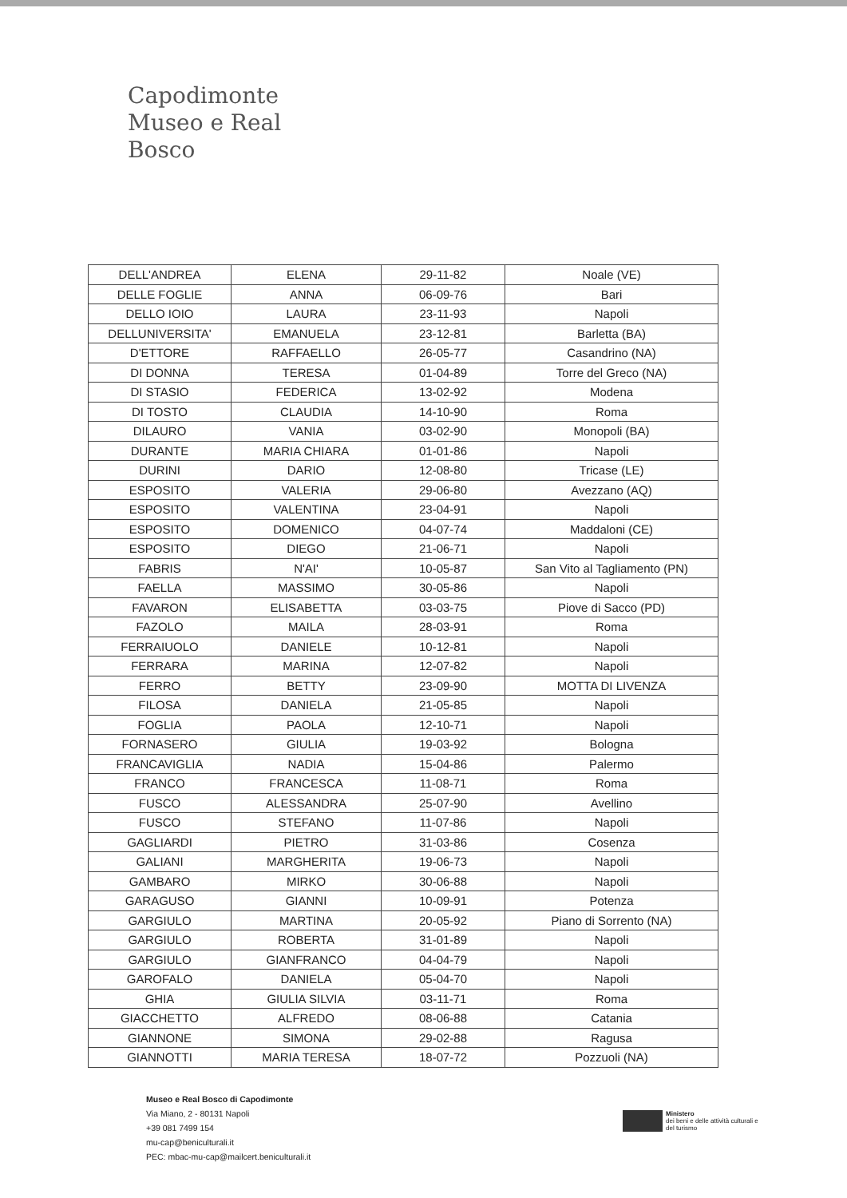Capodimonte
Museo e Real Bosco
| DELL'ANDREA | ELENA | 29-11-82 | Noale (VE) |
| DELLE FOGLIE | ANNA | 06-09-76 | Bari |
| DELLO IOIO | LAURA | 23-11-93 | Napoli |
| DELLUNIVERSITA' | EMANUELA | 23-12-81 | Barletta (BA) |
| D'ETTORE | RAFFAELLO | 26-05-77 | Casandrino (NA) |
| DI DONNA | TERESA | 01-04-89 | Torre del Greco (NA) |
| DI STASIO | FEDERICA | 13-02-92 | Modena |
| DI TOSTO | CLAUDIA | 14-10-90 | Roma |
| DILAURO | VANIA | 03-02-90 | Monopoli (BA) |
| DURANTE | MARIA CHIARA | 01-01-86 | Napoli |
| DURINI | DARIO | 12-08-80 | Tricase (LE) |
| ESPOSITO | VALERIA | 29-06-80 | Avezzano (AQ) |
| ESPOSITO | VALENTINA | 23-04-91 | Napoli |
| ESPOSITO | DOMENICO | 04-07-74 | Maddaloni (CE) |
| ESPOSITO | DIEGO | 21-06-71 | Napoli |
| FABRIS | N'AI' | 10-05-87 | San Vito al Tagliamento (PN) |
| FAELLA | MASSIMO | 30-05-86 | Napoli |
| FAVARON | ELISABETTA | 03-03-75 | Piove di Sacco (PD) |
| FAZOLO | MAILA | 28-03-91 | Roma |
| FERRAIUOLO | DANIELE | 10-12-81 | Napoli |
| FERRARA | MARINA | 12-07-82 | Napoli |
| FERRO | BETTY | 23-09-90 | MOTTA DI LIVENZA |
| FILOSA | DANIELA | 21-05-85 | Napoli |
| FOGLIA | PAOLA | 12-10-71 | Napoli |
| FORNASERO | GIULIA | 19-03-92 | Bologna |
| FRANCAVIGLIA | NADIA | 15-04-86 | Palermo |
| FRANCO | FRANCESCA | 11-08-71 | Roma |
| FUSCO | ALESSANDRA | 25-07-90 | Avellino |
| FUSCO | STEFANO | 11-07-86 | Napoli |
| GAGLIARDI | PIETRO | 31-03-86 | Cosenza |
| GALIANI | MARGHERITA | 19-06-73 | Napoli |
| GAMBARO | MIRKO | 30-06-88 | Napoli |
| GARAGUSO | GIANNI | 10-09-91 | Potenza |
| GARGIULO | MARTINA | 20-05-92 | Piano di Sorrento (NA) |
| GARGIULO | ROBERTA | 31-01-89 | Napoli |
| GARGIULO | GIANFRANCO | 04-04-79 | Napoli |
| GAROFALO | DANIELA | 05-04-70 | Napoli |
| GHIA | GIULIA SILVIA | 03-11-71 | Roma |
| GIACCHETTO | ALFREDO | 08-06-88 | Catania |
| GIANNONE | SIMONA | 29-02-88 | Ragusa |
| GIANNOTTI | MARIA TERESA | 18-07-72 | Pozzuoli (NA) |
Museo e Real Bosco di Capodimonte
Via Miano, 2 - 80131 Napoli
+39 081 7499 154
mu-cap@beniculturali.it
PEC: mbac-mu-cap@mailcert.beniculturali.it
Ministero
dei beni e delle attività culturali e del turismo